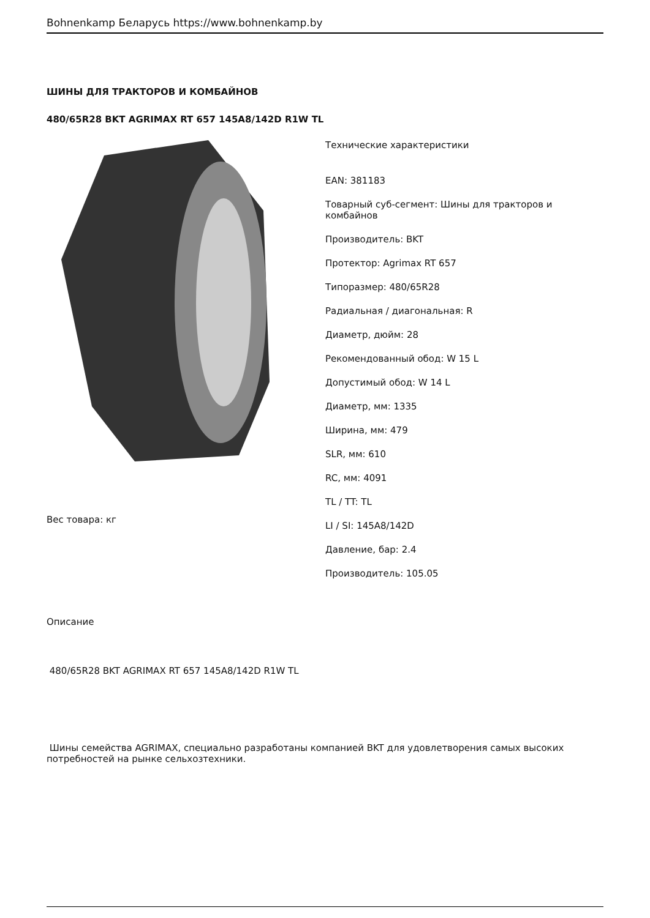Bohnenkamp Беларусь https://www.bohnenkamp.by
ШИНЫ ДЛЯ ТРАКТОРОВ И КОМБАЙНОВ
480/65R28 BKT AGRIMAX RT 657 145A8/142D R1W TL
Вес товара: кг
Технические характеристики
EAN: 381183
Товарный суб-сегмент: Шины для тракторов и комбайнов
Производитель: BKT
Протектор: Agrimax RT 657
Типоразмер: 480/65R28
Радиальная / диагональная: R
Диаметр, дюйм: 28
Рекомендованный обод: W 15 L
Допустимый обод: W 14 L
Диаметр, мм: 1335
Ширина, мм: 479
SLR, мм: 610
RC, мм: 4091
TL / TT: TL
LI / SI: 145A8/142D
Давление, бар: 2.4
Производитель: 105.05
Описание
480/65R28 BKT AGRIMAX RT 657 145A8/142D R1W TL
Шины семейства AGRIMAX, специально разработаны компанией BKT для удовлетворения самых высоких потребностей на рынке сельхозтехники.